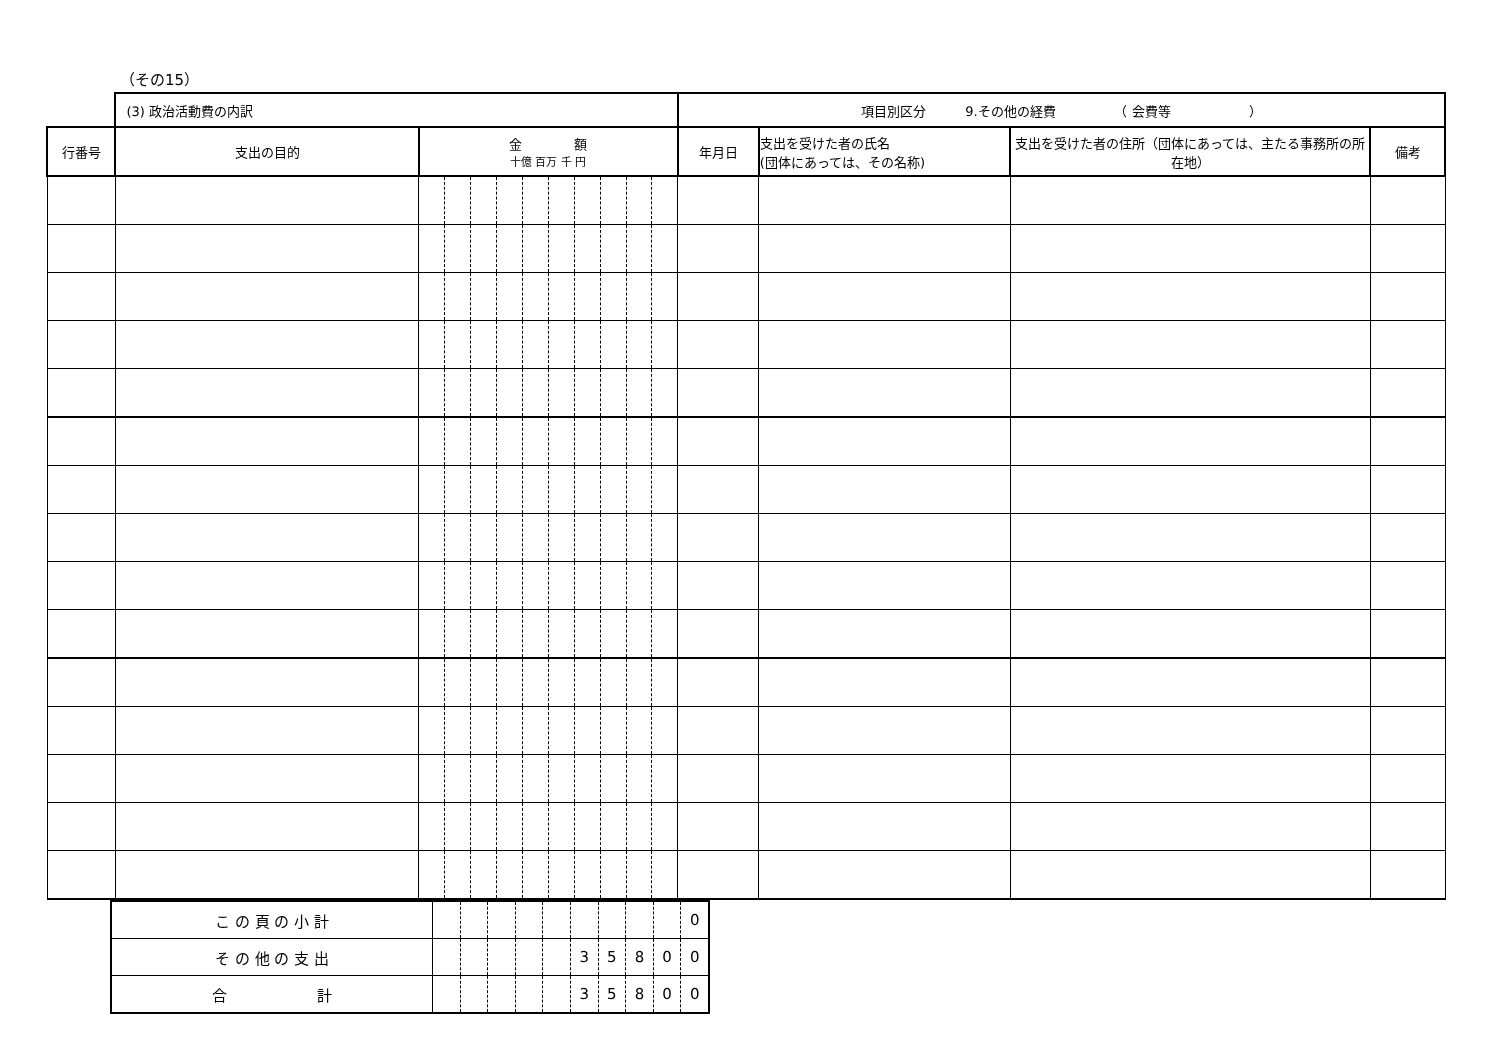（その15）
| | (3) 政治活動費の内訳 | | | | | | | | | | | 項目別区分 9.その他の経費 （ 会費等 ） | | | |
| 行番号 | 支出の目的 | 金 額 十億 百万 千 円 | | | | | | | | | | 年月日 | 支出を受けた者の氏名 (団体にあっては、その名称) | 支出を受けた者の住所（団体にあっては、主たる事務所の所在地） | 備考 |
| こ の 頁 の 小 計 | | | | | | | | | | 0 |
| そ の 他 の 支 出 | | | | | | 3 | 5 | 8 | 0 | 0 |
| 合 計 | | | | | | 3 | 5 | 8 | 0 | 0 |